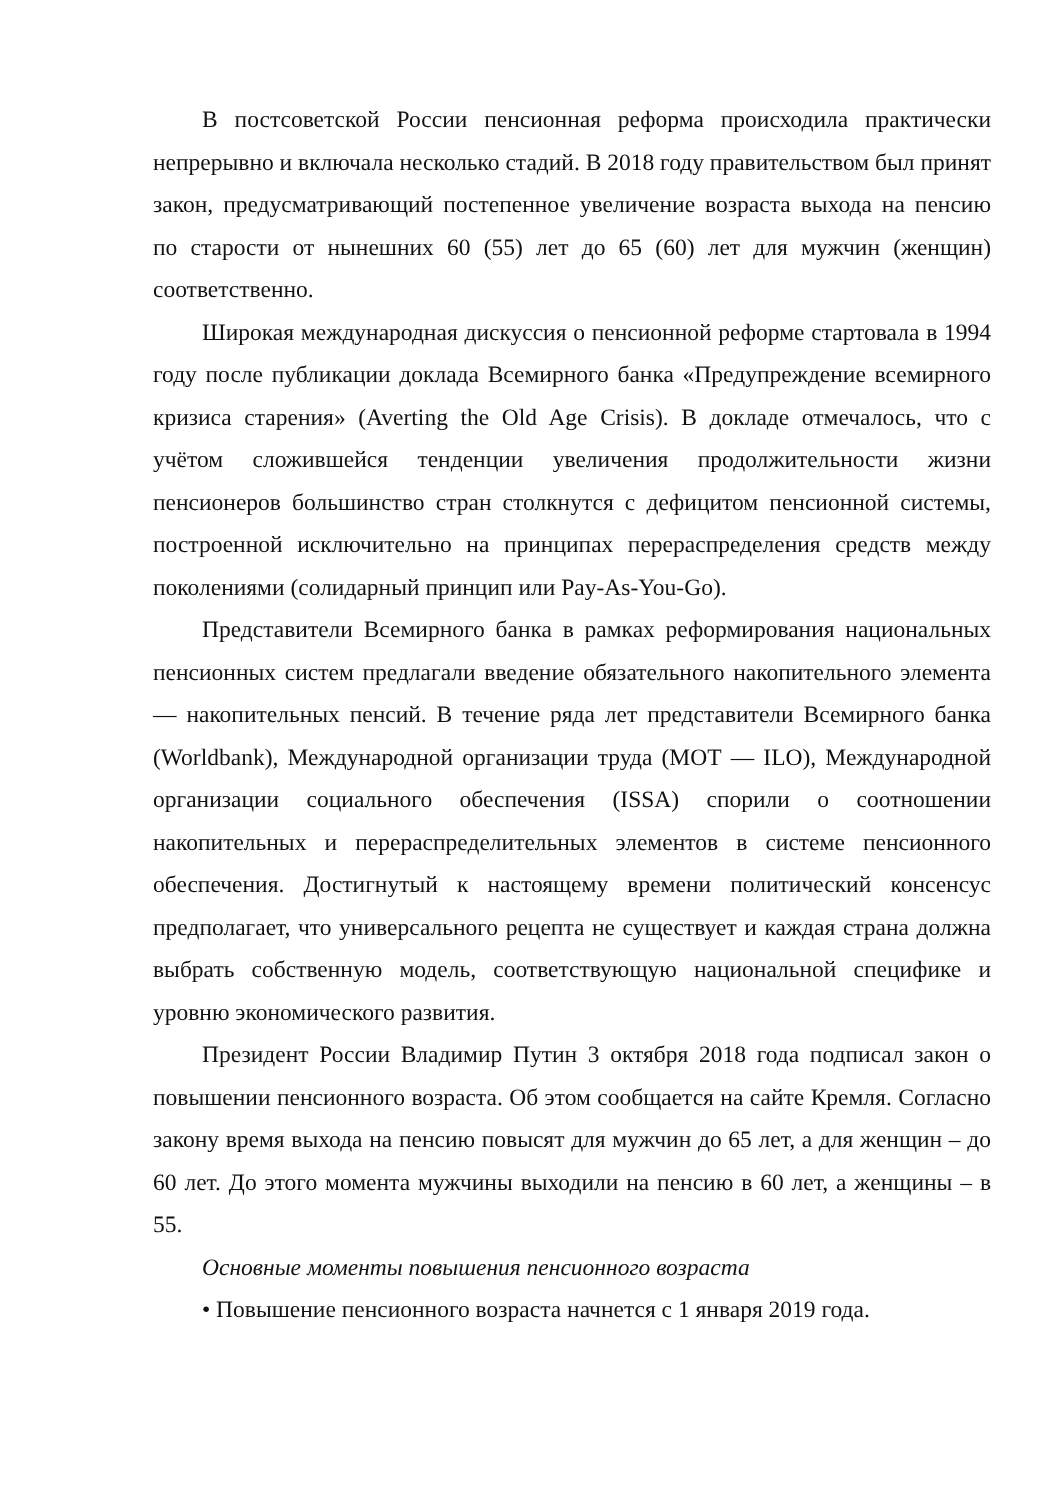В постсоветской России пенсионная реформа происходила практически непрерывно и включала несколько стадий. В 2018 году правительством был принят закон, предусматривающий постепенное увеличение возраста выхода на пенсию по старости от нынешних 60 (55) лет до 65 (60) лет для мужчин (женщин) соответственно.
Широкая международная дискуссия о пенсионной реформе стартовала в 1994 году после публикации доклада Всемирного банка «Предупреждение всемирного кризиса старения» (Averting the Old Age Crisis). В докладе отмечалось, что с учётом сложившейся тенденции увеличения продолжительности жизни пенсионеров большинство стран столкнутся с дефицитом пенсионной системы, построенной исключительно на принципах перераспределения средств между поколениями (солидарный принцип или Pay-As-You-Go).
Представители Всемирного банка в рамках реформирования национальных пенсионных систем предлагали введение обязательного накопительного элемента — накопительных пенсий. В течение ряда лет представители Всемирного банка (Worldbank), Международной организации труда (МОТ — ILO), Международной организации социального обеспечения (ISSA) спорили о соотношении накопительных и перераспределительных элементов в системе пенсионного обеспечения. Достигнутый к настоящему времени политический консенсус предполагает, что универсального рецепта не существует и каждая страна должна выбрать собственную модель, соответствующую национальной специфике и уровню экономического развития.
Президент России Владимир Путин 3 октября 2018 года подписал закон о повышении пенсионного возраста. Об этом сообщается на сайте Кремля. Согласно закону время выхода на пенсию повысят для мужчин до 65 лет, а для женщин – до 60 лет. До этого момента мужчины выходили на пенсию в 60 лет, а женщины – в 55.
Основные моменты повышения пенсионного возраста
• Повышение пенсионного возраста начнется с 1 января 2019 года.